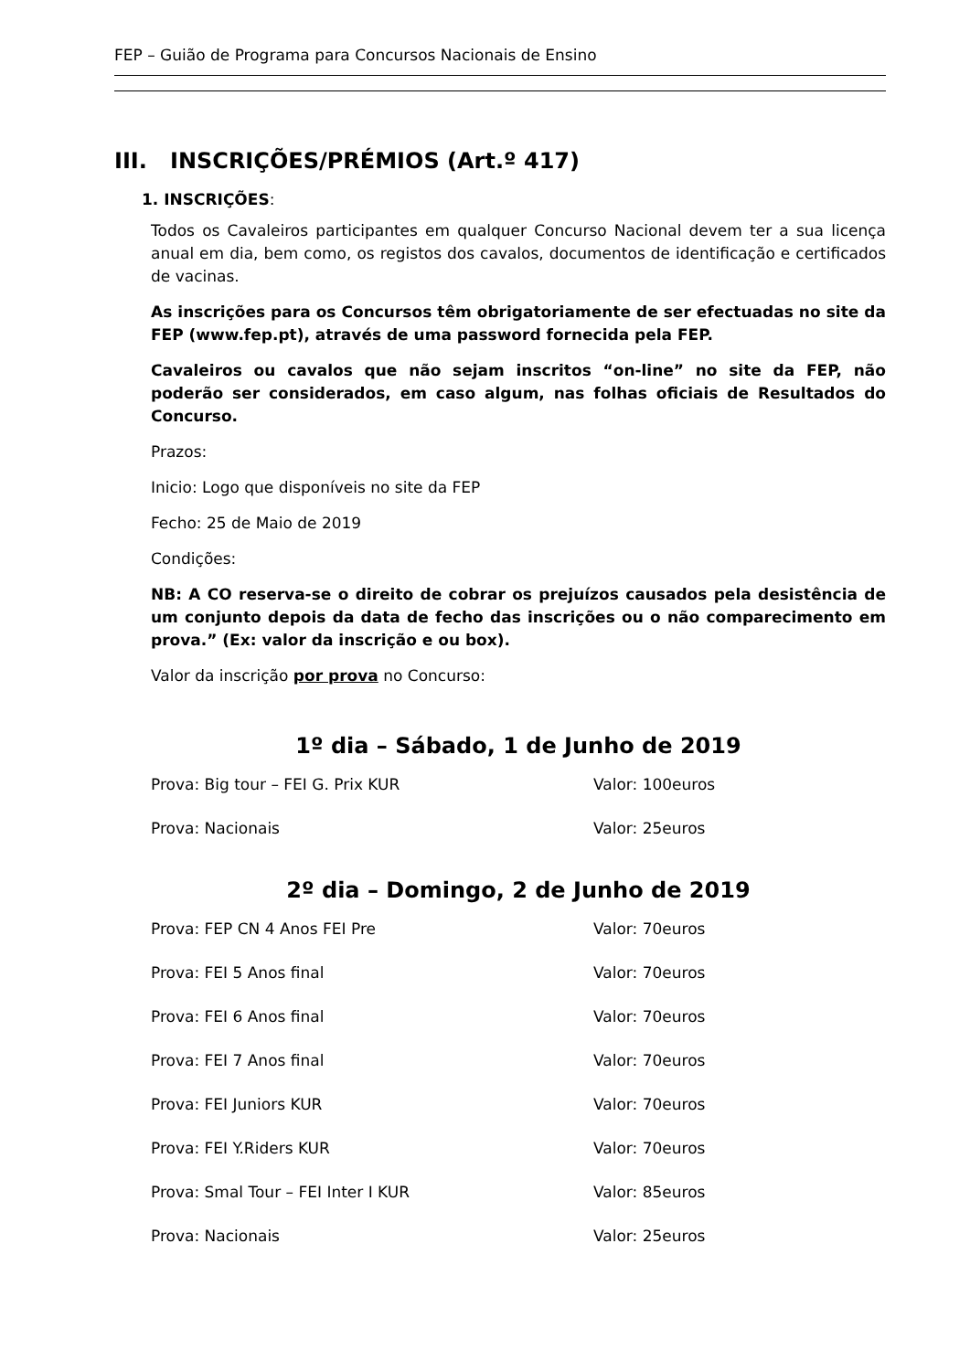FEP – Guião de Programa para Concursos Nacionais de Ensino
III. INSCRIÇÕES/PRÉMIOS (Art.º 417)
1. INSCRIÇÕES:
Todos os Cavaleiros participantes em qualquer Concurso Nacional devem ter a sua licença anual em dia, bem como, os registos dos cavalos, documentos de identificação e certificados de vacinas.
As inscrições para os Concursos têm obrigatoriamente de ser efectuadas no site da FEP (www.fep.pt), através de uma password fornecida pela FEP.
Cavaleiros ou cavalos que não sejam inscritos “on-line” no site da FEP, não poderão ser considerados, em caso algum, nas folhas oficiais de Resultados do Concurso.
Prazos:
Inicio: Logo que disponíveis no site da FEP
Fecho: 25 de Maio de 2019
Condições:
NB: A CO reserva-se o direito de cobrar os prejuízos causados pela desistência de um conjunto depois da data de fecho das inscrições ou o não comparecimento em prova.” (Ex: valor da inscrição e ou box).
Valor da inscrição por prova no Concurso:
1º dia – Sábado, 1 de Junho de 2019
| Prova: Big tour – FEI G. Prix KUR | Valor: 100euros |
| Prova: Nacionais | Valor: 25euros |
2º dia – Domingo, 2 de Junho de 2019
| Prova: FEP CN 4 Anos FEI Pre | Valor: 70euros |
| Prova: FEI 5 Anos final | Valor: 70euros |
| Prova: FEI 6 Anos final | Valor: 70euros |
| Prova: FEI 7 Anos final | Valor: 70euros |
| Prova: FEI Juniors KUR | Valor: 70euros |
| Prova: FEI Y.Riders KUR | Valor: 70euros |
| Prova: Smal Tour – FEI Inter I KUR | Valor: 85euros |
| Prova: Nacionais | Valor: 25euros |